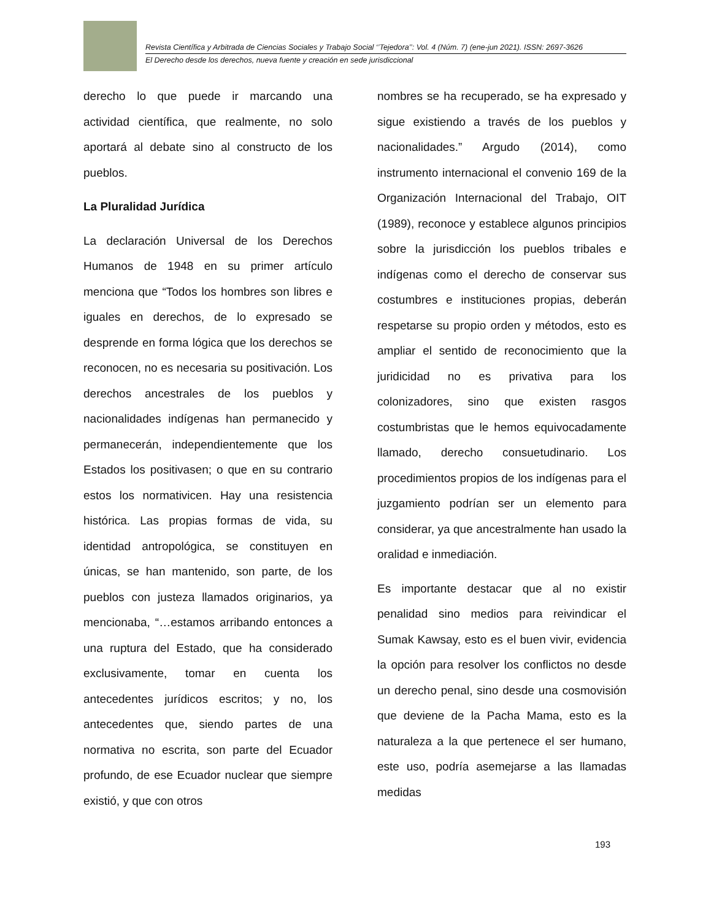Revista Científica y Arbitrada de Ciencias Sociales y Trabajo Social ‘’Tejedora’’: Vol. 4 (Núm. 7) (ene-jun 2021). ISSN: 2697-3626
El Derecho desde los derechos, nueva fuente y creación en sede jurisdiccional
derecho lo que puede ir marcando una actividad científica, que realmente, no solo aportará al debate sino al constructo de los pueblos.
La Pluralidad Jurídica
La declaración Universal de los Derechos Humanos de 1948 en su primer artículo menciona que “Todos los hombres son libres e iguales en derechos, de lo expresado se desprende en forma lógica que los derechos se reconocen, no es necesaria su positivación. Los derechos ancestrales de los pueblos y nacionalidades indígenas han permanecido y permanecerán, independientemente que los Estados los positivasen; o que en su contrario estos los normativicen. Hay una resistencia histórica. Las propias formas de vida, su identidad antropológica, se constituyen en únicas, se han mantenido, son parte, de los pueblos con justeza llamados originarios, ya mencionaba, “…estamos arribando entonces a una ruptura del Estado, que ha considerado exclusivamente, tomar en cuenta los antecedentes jurídicos escritos; y no, los antecedentes que, siendo partes de una normativa no escrita, son parte del Ecuador profundo, de ese Ecuador nuclear que siempre existió, y que con otros
nombres se ha recuperado, se ha expresado y sigue existiendo a través de los pueblos y nacionalidades.” Argudo (2014), como instrumento internacional el convenio 169 de la Organización Internacional del Trabajo, OIT (1989), reconoce y establece algunos principios sobre la jurisdicción los pueblos tribales e indígenas como el derecho de conservar sus costumbres e instituciones propias, deberán respetarse su propio orden y métodos, esto es ampliar el sentido de reconocimiento que la juridicidad no es privativa para los colonizadores, sino que existen rasgos costumbristas que le hemos equivocadamente llamado, derecho consuetudinario. Los procedimientos propios de los indígenas para el juzgamiento podrían ser un elemento para considerar, ya que ancestralmente han usado la oralidad e inmediación.
Es importante destacar que al no existir penalidad sino medios para reivindicar el Sumak Kawsay, esto es el buen vivir, evidencia la opción para resolver los conflictos no desde un derecho penal, sino desde una cosmovisión que deviene de la Pacha Mama, esto es la naturaleza a la que pertenece el ser humano, este uso, podría asemejarse a las llamadas medidas
193